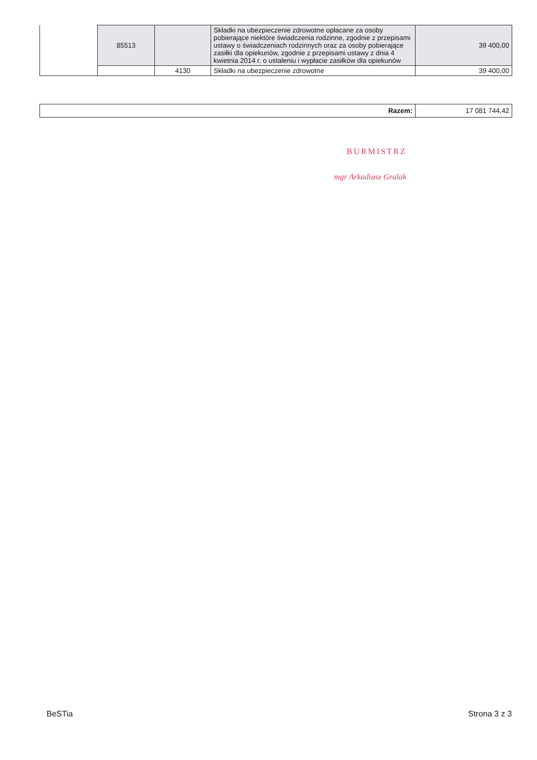| | 85513 | | Składki na ubezpieczenie zdrowotne opłacane za osoby pobierające niektóre świadczenia rodzinne, zgodnie z przepisami ustawy o świadczeniach rodzinnych oraz za osoby pobierające zasiłki dla opiekunów, zgodnie z przepisami ustawy z dnia 4 kwietnia 2014 r. o ustaleniu i wypłacie zasiłków dla opiekunów | 39 400,00 |
| | | 4130 | Składki na ubezpieczenie zdrowotne | 39 400,00 |
| Razem: | 17 081 744,42 |
BURMISTRZ
mgr Arkadiusz Gralak
BeSTia Strona 3 z 3